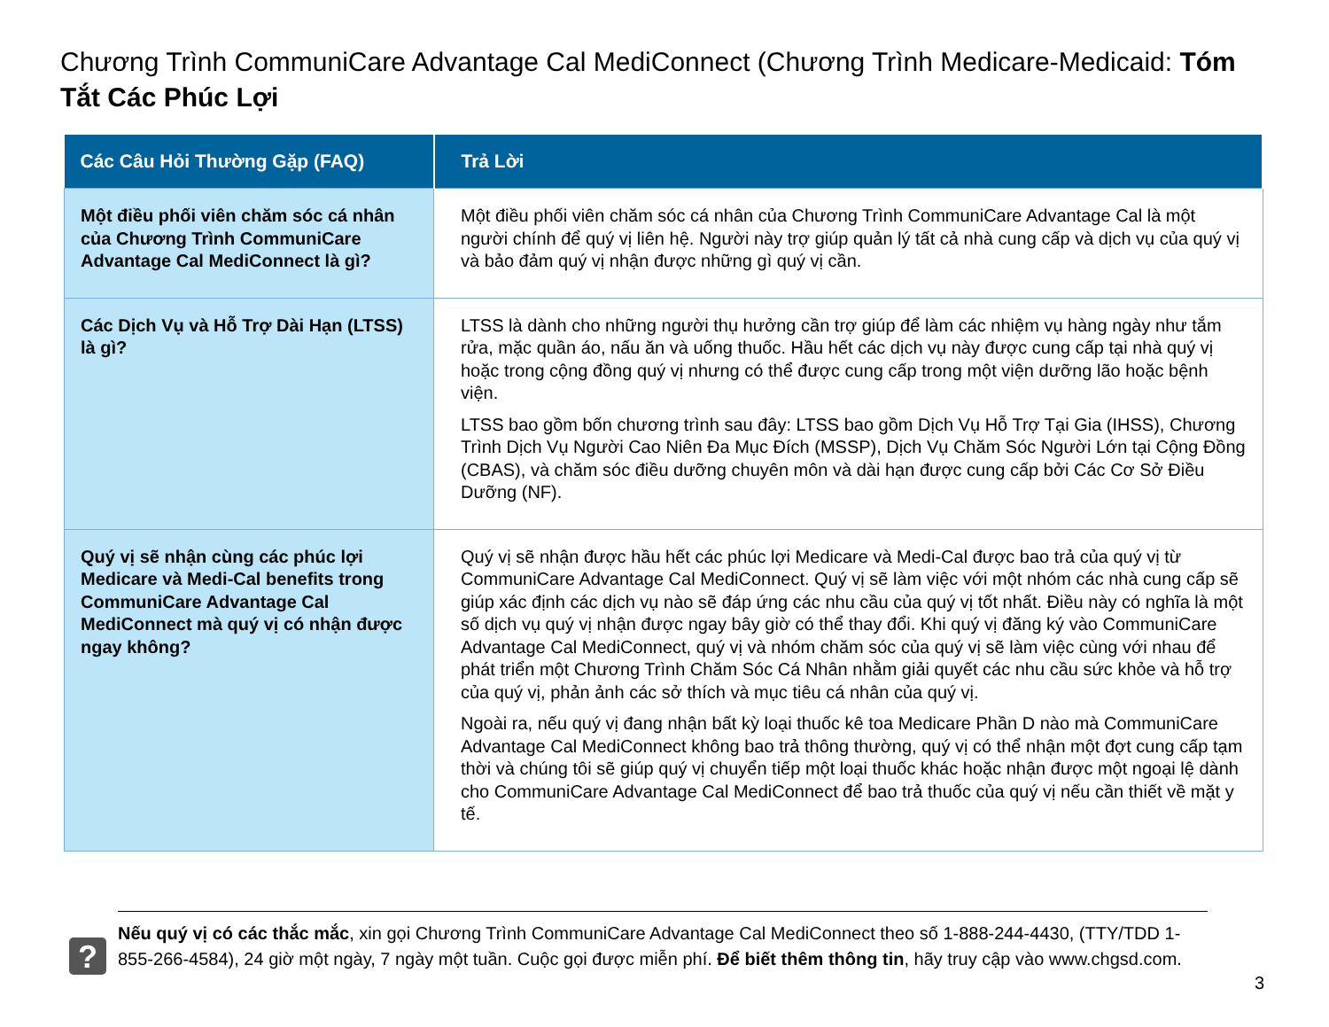Chương Trình CommuniCare Advantage Cal MediConnect (Chương Trình Medicare-Medicaid: Tóm Tắt Các Phúc Lợi
| Các Câu Hỏi Thường Gặp (FAQ) | Trả Lời |
| --- | --- |
| Một điều phối viên chăm sóc cá nhân của Chương Trình CommuniCare Advantage Cal MediConnect là gì? | Một điều phối viên chăm sóc cá nhân của Chương Trình CommuniCare Advantage Cal là một người chính để quý vị liên hệ. Người này trợ giúp quản lý tất cả nhà cung cấp và dịch vụ của quý vị và bảo đảm quý vị nhận được những gì quý vị cần. |
| Các Dịch Vụ và Hỗ Trợ Dài Hạn (LTSS) là gì? | LTSS là dành cho những người thụ hưởng cần trợ giúp để làm các nhiệm vụ hàng ngày như tắm rửa, mặc quần áo, nấu ăn và uống thuốc. Hầu hết các dịch vụ này được cung cấp tại nhà quý vị hoặc trong cộng đồng quý vị nhưng có thể được cung cấp trong một viện dưỡng lão hoặc bệnh viện. LTSS bao gồm bốn chương trình sau đây: LTSS bao gồm Dịch Vụ Hỗ Trợ Tại Gia (IHSS), Chương Trình Dịch Vụ Người Cao Niên Đa Mục Đích (MSSP), Dịch Vụ Chăm Sóc Người Lớn tại Cộng Đồng (CBAS), và chăm sóc điều dưỡng chuyên môn và dài hạn được cung cấp bởi Các Cơ Sở Điều Dưỡng (NF). |
| Quý vị sẽ nhận cùng các phúc lợi Medicare và Medi-Cal benefits trong CommuniCare Advantage Cal MediConnect mà quý vị có nhận được ngay không? | Quý vị sẽ nhận được hầu hết các phúc lợi Medicare và Medi-Cal được bao trả của quý vị từ CommuniCare Advantage Cal MediConnect. Quý vị sẽ làm việc với một nhóm các nhà cung cấp sẽ giúp xác định các dịch vụ nào sẽ đáp ứng các nhu cầu của quý vị tốt nhất. Điều này có nghĩa là một số dịch vụ quý vị nhận được ngay bây giờ có thể thay đổi. Khi quý vị đăng ký vào CommuniCare Advantage Cal MediConnect, quý vị và nhóm chăm sóc của quý vị sẽ làm việc cùng với nhau để phát triển một Chương Trình Chăm Sóc Cá Nhân nhằm giải quyết các nhu cầu sức khỏe và hỗ trợ của quý vị, phản ảnh các sở thích và mục tiêu cá nhân của quý vị. Ngoài ra, nếu quý vị đang nhận bất kỳ loại thuốc kê toa Medicare Phần D nào mà CommuniCare Advantage Cal MediConnect không bao trả thông thường, quý vị có thể nhận một đợt cung cấp tạm thời và chúng tôi sẽ giúp quý vị chuyển tiếp một loại thuốc khác hoặc nhận được một ngoại lệ dành cho CommuniCare Advantage Cal MediConnect để bao trả thuốc của quý vị nếu cần thiết về mặt y tế. |
?
Nếu quý vị có các thắc mắc, xin gọi Chương Trình CommuniCare Advantage Cal MediConnect theo số 1-888-244-4430, (TTY/TDD 1-855-266-4584), 24 giờ một ngày, 7 ngày một tuần. Cuộc gọi được miễn phí. Để biết thêm thông tin, hãy truy cập vào www.chgsd.com.
3